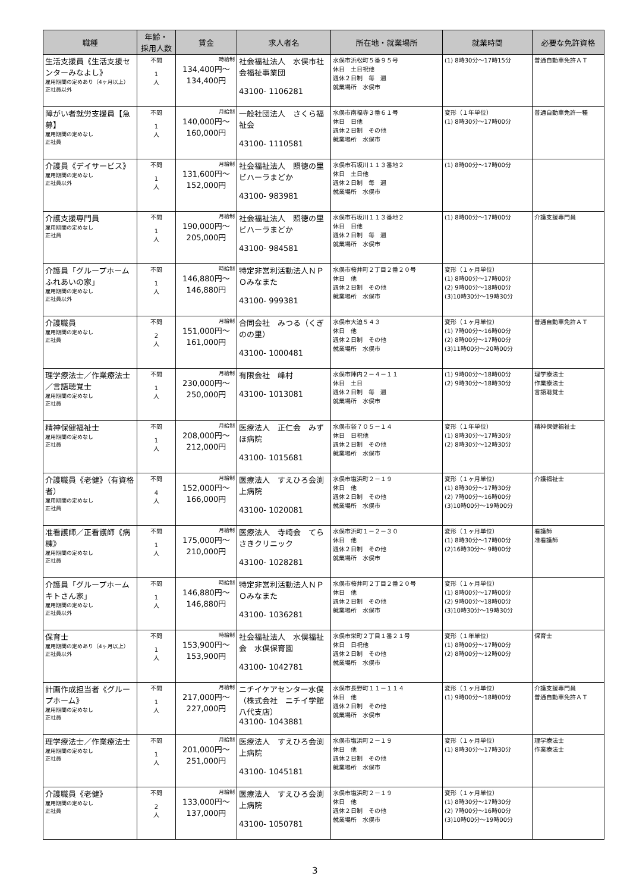| 職種 | 年齢・ 採用人数 | 賃金 | 求人者名 | 所在地・就業場所 | 就業時間 | 必要な免許資格 |
| --- | --- | --- | --- | --- | --- | --- |
| 生活支援員《生活支援センターみなよし》 雇用期間の定めあり（4ヶ月以上） 正社員以外 | 不問 1 人 | 時給制 134,400円～ 134,400円 | 社会福祉法人 水俣市社会福祉事業団 43100- 1106281 | 水俣市浜松町５番９５号 休日 土日祝他 週休２日制 毎 週 就業場所 水俣市 | (1) 8時30分～17時15分 | 普通自動車免許ＡＴ |
| 障がい者就労支援員【急募】 雇用期間の定めなし 正社員 | 不問 1 人 | 月給制 140,000円～ 160,000円 | 一般社団法人 さくら福祉会 43100- 1110581 | 水俣市南福寺３番６１号 休日 日他 週休２日制 その他 就業場所 水俣市 | 変形（１年単位） (1) 8時30分～17時00分 | 普通自動車免許一種 |
| 介護員《デイサービス》 雇用期間の定めなし 正社員以外 | 不問 1 人 | 月給制 131,600円～ 152,000円 | 社会福祉法人 照徳の里 ビハーラまどか 43100- 983981 | 水俣市石坂川１１３番地２ 休日 土日他 週休２日制 毎 週 就業場所 水俣市 | (1) 8時00分～17時00分 | |
| 介護支援専門員 雇用期間の定めなし 正社員 | 不問 1 人 | 月給制 190,000円～ 205,000円 | 社会福祉法人 照徳の里 ビハーラまどか 43100- 984581 | 水俣市石坂川１１３番地２ 休日 日他 週休２日制 毎 週 就業場所 水俣市 | (1) 8時00分～17時00分 | 介護支援専門員 |
| 介護員「グループホーム ふれあいの家」 雇用期間の定めなし 正社員以外 | 不問 1 人 | 時給制 146,880円～ 146,880円 | 特定非営利活動法人ＮＰＯみなまた 43100- 999381 | 水俣市桜井町２丁目２番２０号 休日 他 週休２日制 その他 就業場所 水俣市 | 変形（１ヶ月単位） (1) 8時00分～17時00分 (2) 9時00分～18時00分 (3)10時30分～19時30分 | |
| 介護職員 雇用期間の定めなし 正社員 | 不問 2 人 | 月給制 151,000円～ 161,000円 | 合同会社 みつる（くぎのの里） 43100- 1000481 | 水俣市大迫５４３ 休日 他 週休２日制 その他 就業場所 水俣市 | 変形（１ヶ月単位） (1) 7時00分～16時00分 (2) 8時00分～17時00分 (3)11時00分～20時00分 | 普通自動車免許ＡＴ |
| 理学療法士／作業療法士／言語聴覚士 雇用期間の定めなし 正社員 | 不問 1 人 | 月給制 230,000円～ 250,000円 | 有限会社 峰村 43100- 1013081 | 水俣市陣内２－４－１１ 休日 土日 週休２日制 毎 週 就業場所 水俣市 | (1) 9時00分～18時00分 (2) 9時30分～18時30分 | 理学療法士 作業療法士 言語聴覚士 |
| 精神保健福祉士 雇用期間の定めなし 正社員 | 不問 1 人 | 月給制 208,000円～ 212,000円 | 医療法人 正仁会 みずほ病院 43100- 1015681 | 水俣市袋７０５－１４ 休日 日祝他 週休２日制 その他 就業場所 水俣市 | 変形（１年単位） (1) 8時30分～17時30分 (2) 8時30分～12時30分 | 精神保健福祉士 |
| 介護職員《老健》（有資格者） 雇用期間の定めなし 正社員 | 不問 4 人 | 月給制 152,000円～ 166,000円 | 医療法人 すえひろ会渕上病院 43100- 1020081 | 水俣市塩浜町２－１９ 休日 他 週休２日制 その他 就業場所 水俣市 | 変形（１ヶ月単位） (1) 8時30分～17時30分 (2) 7時00分～16時00分 (3)10時00分～19時00分 | 介護福祉士 |
| 准看護師／正看護師《病棟》 雇用期間の定めなし 正社員 | 不問 1 人 | 月給制 175,000円～ 210,000円 | 医療法人 寺崎会 てらさきクリニック 43100- 1028281 | 水俣市浜町１－２－３０ 休日 他 週休２日制 その他 就業場所 水俣市 | 変形（１ヶ月単位） (1) 8時30分～17時00分 (2)16時30分～ 9時00分 | 看護師 准看護師 |
| 介護員「グループホーム キトさん家」 雇用期間の定めなし 正社員以外 | 不問 1 人 | 時給制 146,880円～ 146,880円 | 特定非営利活動法人ＮＰＯみなまた 43100- 1036281 | 水俣市桜井町２丁目２番２０号 休日 他 週休２日制 その他 就業場所 水俣市 | 変形（１ヶ月単位） (1) 8時00分～17時00分 (2) 9時00分～18時00分 (3)10時30分～19時30分 | |
| 保育士 雇用期間の定めあり（4ヶ月以上） 正社員以外 | 不問 1 人 | 時給制 153,900円～ 153,900円 | 社会福祉法人 水俣福祉会 水俣保育園 43100- 1042781 | 水俣市栄町２丁目１番２１号 休日 日祝他 週休２日制 その他 就業場所 水俣市 | 変形（１年単位） (1) 8時00分～17時00分 (2) 8時00分～12時00分 | 保育士 |
| 計画作成担当者《グループホーム》 雇用期間の定めなし 正社員 | 不問 1 人 | 月給制 217,000円～ 227,000円 | ニチイケアセンター水俣（株式会社 ニチイ学館 八代支店） 43100- 1043881 | 水俣市長野町１１－１１４ 休日 他 週休２日制 その他 就業場所 水俣市 | 変形（１ヶ月単位） (1) 9時00分～18時00分 | 介護支援専門員 普通自動車免許ＡＴ |
| 理学療法士／作業療法士 雇用期間の定めなし 正社員 | 不問 1 人 | 月給制 201,000円～ 251,000円 | 医療法人 すえひろ会渕上病院 43100- 1045181 | 水俣市塩浜町２－１９ 休日 他 週休２日制 その他 就業場所 水俣市 | 変形（１ヶ月単位） (1) 8時30分～17時30分 | 理学療法士 作業療法士 |
| 介護職員《老健》 雇用期間の定めなし 正社員 | 不問 2 人 | 月給制 133,000円～ 137,000円 | 医療法人 すえひろ会渕上病院 43100- 1050781 | 水俣市塩浜町２－１９ 休日 他 週休２日制 その他 就業場所 水俣市 | 変形（１ヶ月単位） (1) 8時30分～17時30分 (2) 7時00分～16時00分 (3)10時00分～19時00分 | |
3